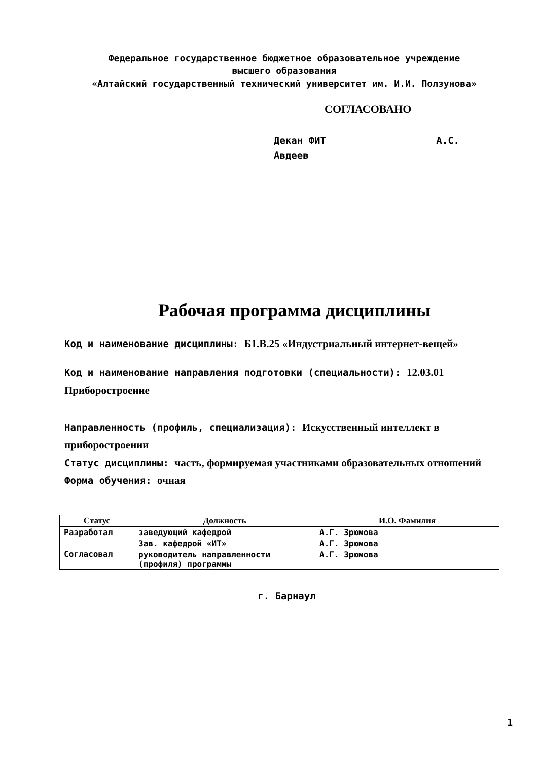Федеральное государственное бюджетное образовательное учреждение
высшего образования
«Алтайский государственный технический университет им. И.И. Ползунова»
СОГЛАСОВАНО
Декан ФИТ А.С. Авдеев
Рабочая программа дисциплины
Код и наименование дисциплины: Б1.В.25 «Индустриальный интернет-вещей»
Код и наименование направления подготовки (специальности): 12.03.01 Приборостроение
Направленность (профиль, специализация): Искусственный интеллект в приборостроении
Статус дисциплины: часть, формируемая участниками образовательных отношений
Форма обучения: очная
| Статус | Должность | И.О. Фамилия |
| --- | --- | --- |
| Разработал | заведующий кафедрой | А.Г. Зрюмова |
| Согласовал | Зав. кафедрой «ИТ» | А.Г. Зрюмова |
| | руководитель направленности (профиля) программы | А.Г. Зрюмова |
г. Барнаул
1